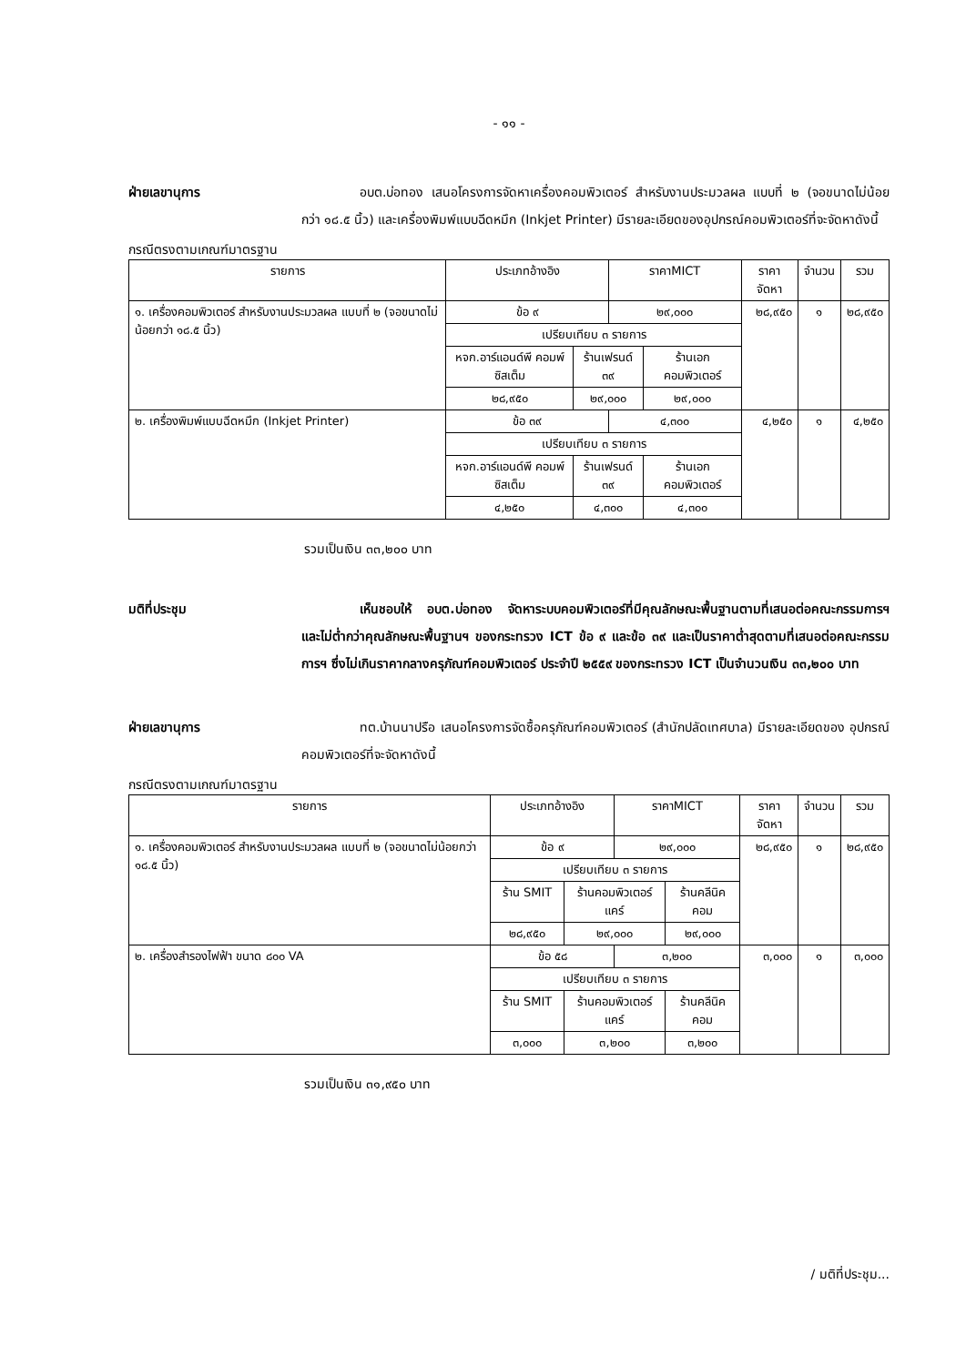- ๑๑ -
ฝ่ายเลขานุการ อบต.บ่อทอง เสนอโครงการจัดหาเครื่องคอมพิวเตอร์ สำหรับงานประมวลผล แบบที่ ๒ (จอขนาดไม่น้อยกว่า ๑๘.๕ นิ้ว) และเครื่องพิมพ์แบบฉีดหมึก (Inkjet Printer) มีรายละเอียดของอุปกรณ์คอมพิวเตอร์ที่จะจัดหาดังนี้
กรณีตรงตามเกณฑ์มาตรฐาน
| รายการ | ประเภทอ้างอิง | | ราคาMICT | | ราคาจัดหา | จำนวน | รวม |
| --- | --- | --- | --- | --- | --- | --- | --- |
| ๑. เครื่องคอมพิวเตอร์ สำหรับงานประมวลผล แบบที่ ๒ (จอขนาดไม่น้อยกว่า ๑๘.๕ นิ้ว) | ข้อ ๙ | | ๒๙,๐๐๐ | | ๒๘,๙๕๐ | ๑ | ๒๘,๙๕๐ |
| | เปรียบเทียบ ๓ รายการ | | | | | | |
| | หจก.อาร์แอนด์พี คอมพ์ซิสเต็ม | ร้านเฟรนด์ ๓๙ | | ร้านเอก คอมพิวเตอร์ | | | |
| | ๒๘,๙๕๐ | ๒๙,๐๐๐ | | ๒๙,๐๐๐ | | | |
| ๒. เครื่องพิมพ์แบบฉีดหมึก (Inkjet Printer) | ข้อ ๓๙ | | ๔,๓๐๐ | | ๔,๒๕๐ | ๑ | ๔,๒๕๐ |
| | เปรียบเทียบ ๓ รายการ | | | | | | |
| | หจก.อาร์แอนด์พี คอมพ์ซิสเต็ม | ร้านเฟรนด์ ๓๙ | | ร้านเอก คอมพิวเตอร์ | | | |
| | ๔,๒๕๐ | ๔,๓๐๐ | | ๔,๓๐๐ | | | |
รวมเป็นเงิน ๓๓,๒๐๐ บาท
มติที่ประชุม เห็นชอบให้ อบต.บ่อทอง จัดหาระบบคอมพิวเตอร์ที่มีคุณลักษณะพื้นฐานตามที่เสนอต่อคณะกรรมการฯ และไม่ต่ำกว่าคุณลักษณะพื้นฐานฯ ของกระทรวง ICT ข้อ ๙ และข้อ ๓๙ และเป็นราคาต่ำสุดตามที่เสนอต่อคณะกรรมการฯ ซึ่งไม่เกินราคากลางครุภัณฑ์คอมพิวเตอร์ ประจำปี ๒๕๕๙ ของกระทรวง ICT เป็นจำนวนเงิน ๓๓,๒๐๐ บาท
ฝ่ายเลขานุการ ทต.บ้านนาปรือ เสนอโครงการจัดซื้อครุภัณฑ์คอมพิวเตอร์ (สำนักปลัดเทศบาล) มีรายละเอียดของ อุปกรณ์คอมพิวเตอร์ที่จะจัดหาดังนี้
กรณีตรงตามเกณฑ์มาตรฐาน
| รายการ | ประเภทอ้างอิง | | ราคาMICT | | ราคาจัดหา | จำนวน | รวม |
| --- | --- | --- | --- | --- | --- | --- | --- |
| ๑. เครื่องคอมพิวเตอร์ สำหรับงานประมวลผล แบบที่ ๒ (จอขนาดไม่น้อยกว่า ๑๘.๕ นิ้ว) | ข้อ ๙ | | ๒๙,๐๐๐ | | ๒๘,๙๕๐ | ๑ | ๒๘,๙๕๐ |
| | เปรียบเทียบ ๓ รายการ | | | | | | |
| | ร้าน SMIT | ร้านคอมพิวเตอร์แคร์ | | ร้านคลีนิคคอม | | | |
| | ๒๘,๙๕๐ | ๒๙,๐๐๐ | | ๒๙,๐๐๐ | | | |
| ๒. เครื่องสำรองไฟฟ้า ขนาด ๘๐๐ VA | ข้อ ๕๘ | | ๓,๒๐๐ | | ๓,๐๐๐ | ๑ | ๓,๐๐๐ |
| | เปรียบเทียบ ๓ รายการ | | | | | | |
| | ร้าน SMIT | ร้านคอมพิวเตอร์แคร์ | | ร้านคลีนิคคอม | | | |
| | ๓,๐๐๐ | ๓,๒๐๐ | | ๓,๒๐๐ | | | |
รวมเป็นเงิน ๓๑,๙๕๐ บาท
/ มติที่ประชุม...